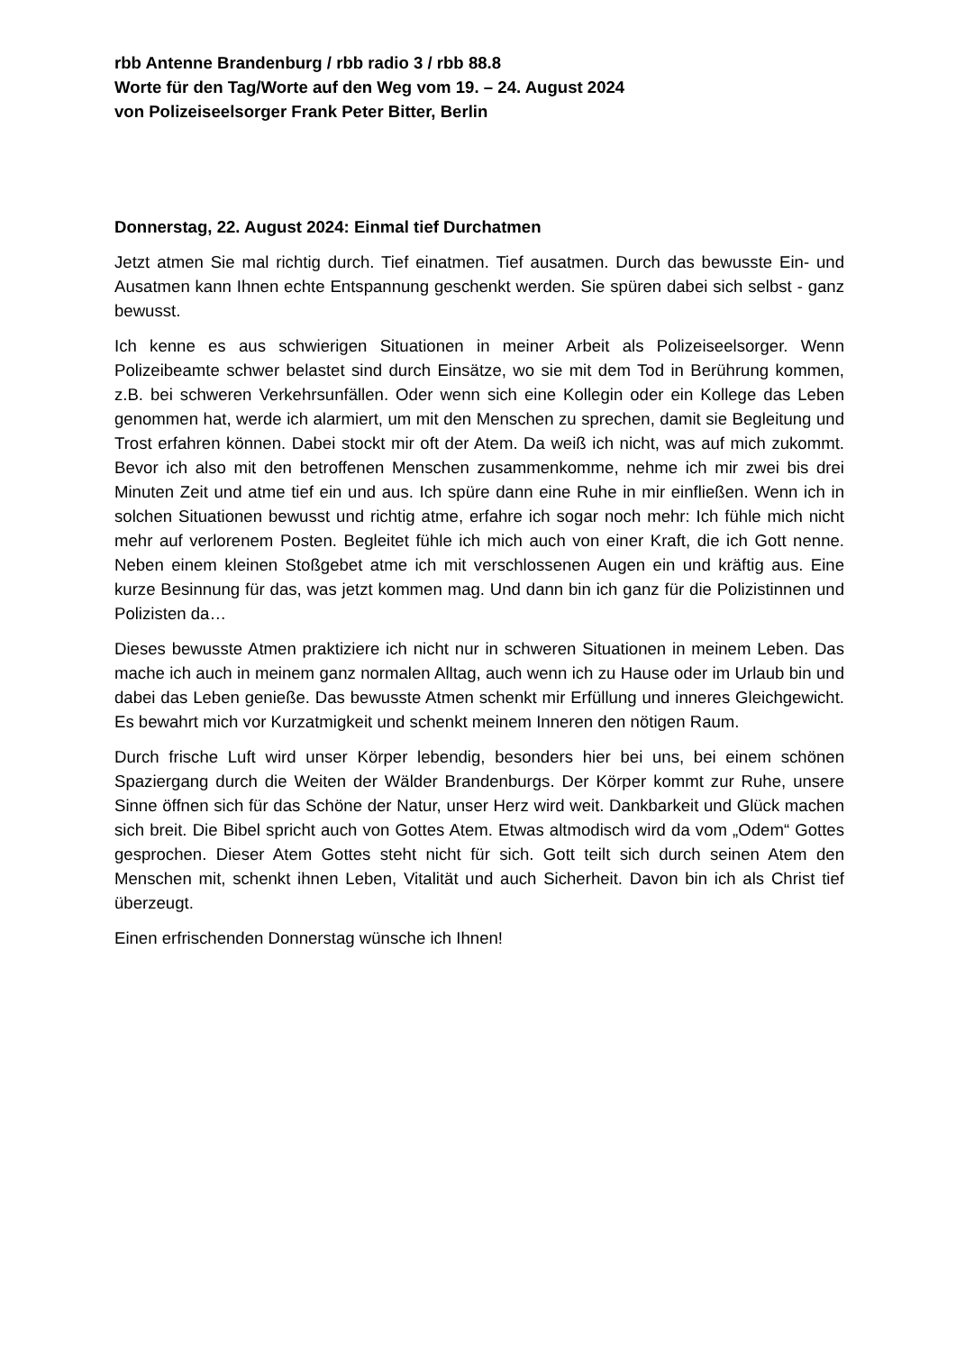rbb Antenne Brandenburg / rbb radio 3 / rbb 88.8
Worte für den Tag/Worte auf den Weg vom 19. – 24. August 2024
von Polizeiseelsorger Frank Peter Bitter, Berlin
Donnerstag, 22. August 2024: Einmal tief Durchatmen
Jetzt atmen Sie mal richtig durch. Tief einatmen. Tief ausatmen. Durch das bewusste Ein- und Ausatmen kann Ihnen echte Entspannung geschenkt werden. Sie spüren dabei sich selbst - ganz bewusst.
Ich kenne es aus schwierigen Situationen in meiner Arbeit als Polizeiseelsorger. Wenn Polizeibeamte schwer belastet sind durch Einsätze, wo sie mit dem Tod in Berührung kommen, z.B. bei schweren Verkehrsunfällen. Oder wenn sich eine Kollegin oder ein Kollege das Leben genommen hat, werde ich alarmiert, um mit den Menschen zu sprechen, damit sie Begleitung und Trost erfahren können. Dabei stockt mir oft der Atem. Da weiß ich nicht, was auf mich zukommt. Bevor ich also mit den betroffenen Menschen zusammenkomme, nehme ich mir zwei bis drei Minuten Zeit und atme tief ein und aus. Ich spüre dann eine Ruhe in mir einfließen. Wenn ich in solchen Situationen bewusst und richtig atme, erfahre ich sogar noch mehr: Ich fühle mich nicht mehr auf verlorenem Posten. Begleitet fühle ich mich auch von einer Kraft, die ich Gott nenne. Neben einem kleinen Stoßgebet atme ich mit verschlossenen Augen ein und kräftig aus. Eine kurze Besinnung für das, was jetzt kommen mag. Und dann bin ich ganz für die Polizistinnen und Polizisten da…
Dieses bewusste Atmen praktiziere ich nicht nur in schweren Situationen in meinem Leben. Das mache ich auch in meinem ganz normalen Alltag, auch wenn ich zu Hause oder im Urlaub bin und dabei das Leben genieße. Das bewusste Atmen schenkt mir Erfüllung und inneres Gleichgewicht. Es bewahrt mich vor Kurzatmigkeit und schenkt meinem Inneren den nötigen Raum.
Durch frische Luft wird unser Körper lebendig, besonders hier bei uns, bei einem schönen Spaziergang durch die Weiten der Wälder Brandenburgs. Der Körper kommt zur Ruhe, unsere Sinne öffnen sich für das Schöne der Natur, unser Herz wird weit. Dankbarkeit und Glück machen sich breit. Die Bibel spricht auch von Gottes Atem. Etwas altmodisch wird da vom „Odem“ Gottes gesprochen. Dieser Atem Gottes steht nicht für sich. Gott teilt sich durch seinen Atem den Menschen mit, schenkt ihnen Leben, Vitalität und auch Sicherheit. Davon bin ich als Christ tief überzeugt.
Einen erfrischenden Donnerstag wünsche ich Ihnen!